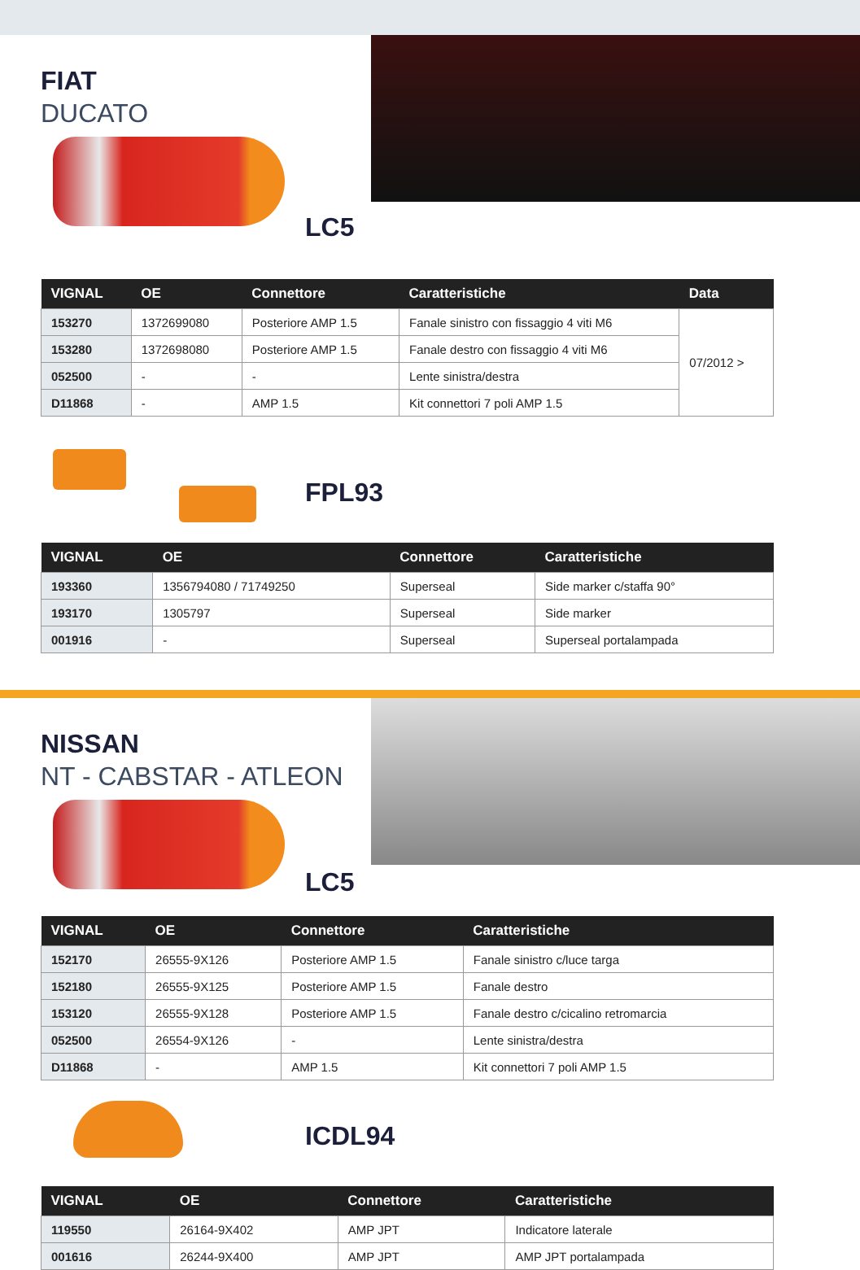FIAT
DUCATO
LC5
| VIGNAL | OE | Connettore | Caratteristiche | Data |
| --- | --- | --- | --- | --- |
| 153270 | 1372699080 | Posteriore AMP 1.5 | Fanale sinistro con fissaggio 4 viti M6 | 07/2012 > |
| 153280 | 1372698080 | Posteriore AMP 1.5 | Fanale destro con fissaggio 4 viti M6 | |
| 052500 | - | - | Lente sinistra/destra | |
| D11868 | - | AMP 1.5 | Kit connettori 7 poli AMP 1.5 | |
FPL93
| VIGNAL | OE | Connettore | Caratteristiche |
| --- | --- | --- | --- |
| 193360 | 1356794080 / 71749250 | Superseal | Side marker c/staffa 90° |
| 193170 | 1305797 | Superseal | Side marker |
| 001916 | - | Superseal | Superseal portalampada |
NISSAN
NT - CABSTAR - ATLEON
LC5
| VIGNAL | OE | Connettore | Caratteristiche |
| --- | --- | --- | --- |
| 152170 | 26555-9X126 | Posteriore AMP 1.5 | Fanale sinistro c/luce targa |
| 152180 | 26555-9X125 | Posteriore AMP 1.5 | Fanale destro |
| 153120 | 26555-9X128 | Posteriore AMP 1.5 | Fanale destro c/cicalino retromarcia |
| 052500 | 26554-9X126 | - | Lente sinistra/destra |
| D11868 | - | AMP 1.5 | Kit connettori 7 poli AMP 1.5 |
ICDL94
| VIGNAL | OE | Connettore | Caratteristiche |
| --- | --- | --- | --- |
| 119550 | 26164-9X402 | AMP JPT | Indicatore laterale |
| 001616 | 26244-9X400 | AMP JPT | AMP JPT portalampada |